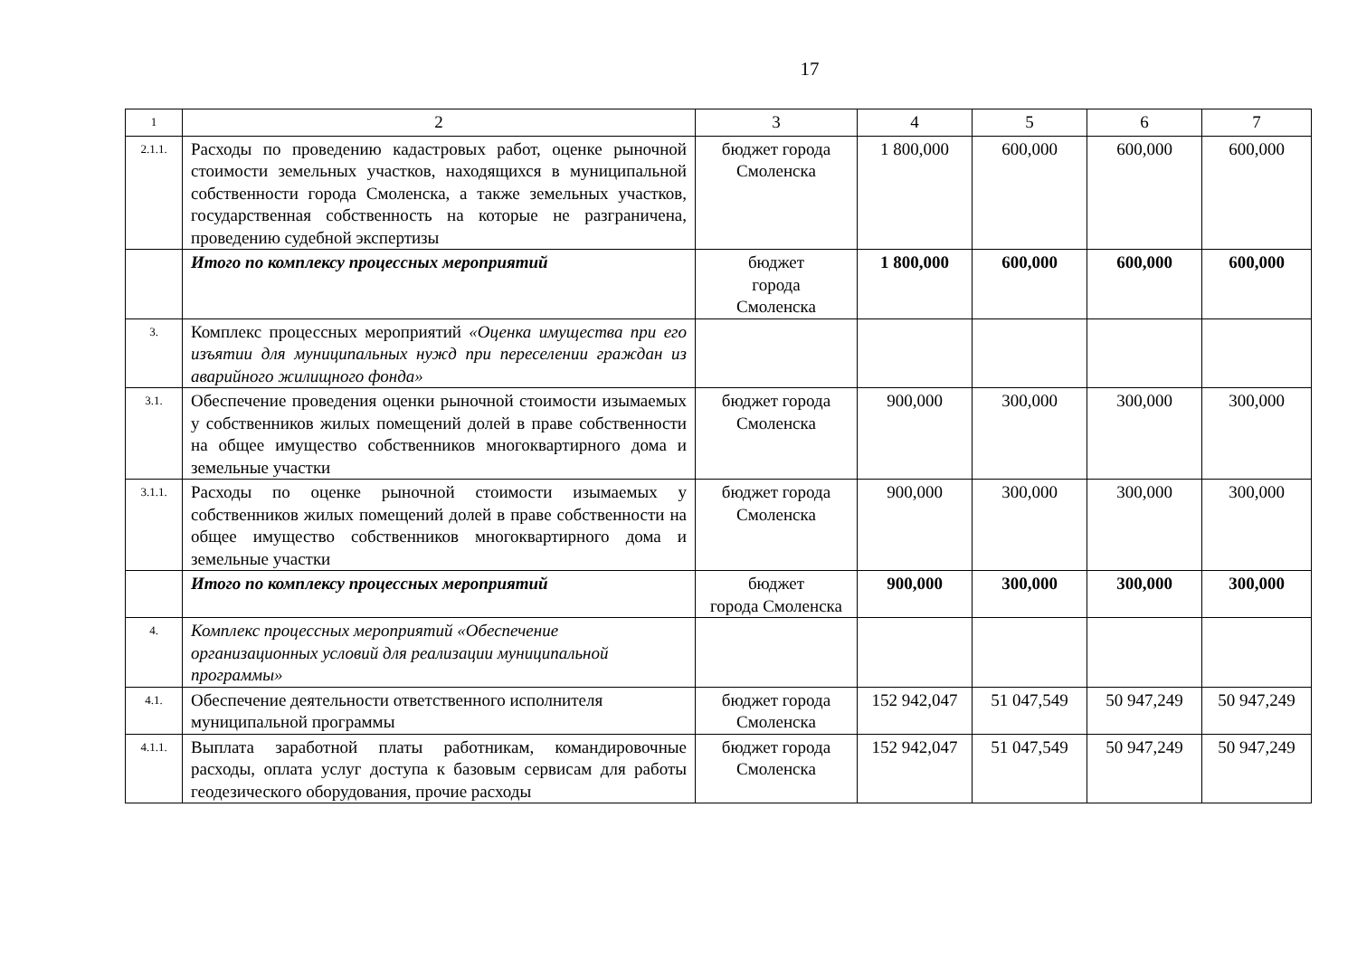17
| 1 | 2 | 3 | 4 | 5 | 6 | 7 |
| --- | --- | --- | --- | --- | --- | --- |
| 2.1.1. | Расходы по проведению кадастровых работ, оценке рыночной стоимости земельных участков, находящихся в муниципальной собственности города Смоленска, а также земельных участков, государственная собственность на которые не разграничена, проведению судебной экспертизы | бюджет города Смоленска | 1 800,000 | 600,000 | 600,000 | 600,000 |
| | Итого по комплексу процессных мероприятий | бюджет города Смоленска | 1 800,000 | 600,000 | 600,000 | 600,000 |
| 3. | Комплекс процессных мероприятий «Оценка имущества при его изъятии для муниципальных нужд при переселении граждан из аварийного жилищного фонда» | | | | | |
| 3.1. | Обеспечение проведения оценки рыночной стоимости изымаемых у собственников жилых помещений долей в праве собственности на общее имущество собственников многоквартирного дома и земельные участки | бюджет города Смоленска | 900,000 | 300,000 | 300,000 | 300,000 |
| 3.1.1. | Расходы по оценке рыночной стоимости изымаемых у собственников жилых помещений долей в праве собственности на общее имущество собственников многоквартирного дома и земельные участки | бюджет города Смоленска | 900,000 | 300,000 | 300,000 | 300,000 |
| | Итого по комплексу процессных мероприятий | бюджет города Смоленска | 900,000 | 300,000 | 300,000 | 300,000 |
| 4. | Комплекс процессных мероприятий «Обеспечение организационных условий для реализации муниципальной программы» | | | | | |
| 4.1. | Обеспечение деятельности ответственного исполнителя муниципальной программы | бюджет города Смоленска | 152 942,047 | 51 047,549 | 50 947,249 | 50 947,249 |
| 4.1.1. | Выплата заработной платы работникам, командировочные расходы, оплата услуг доступа к базовым сервисам для работы геодезического оборудования, прочие расходы | бюджет города Смоленска | 152 942,047 | 51 047,549 | 50 947,249 | 50 947,249 |